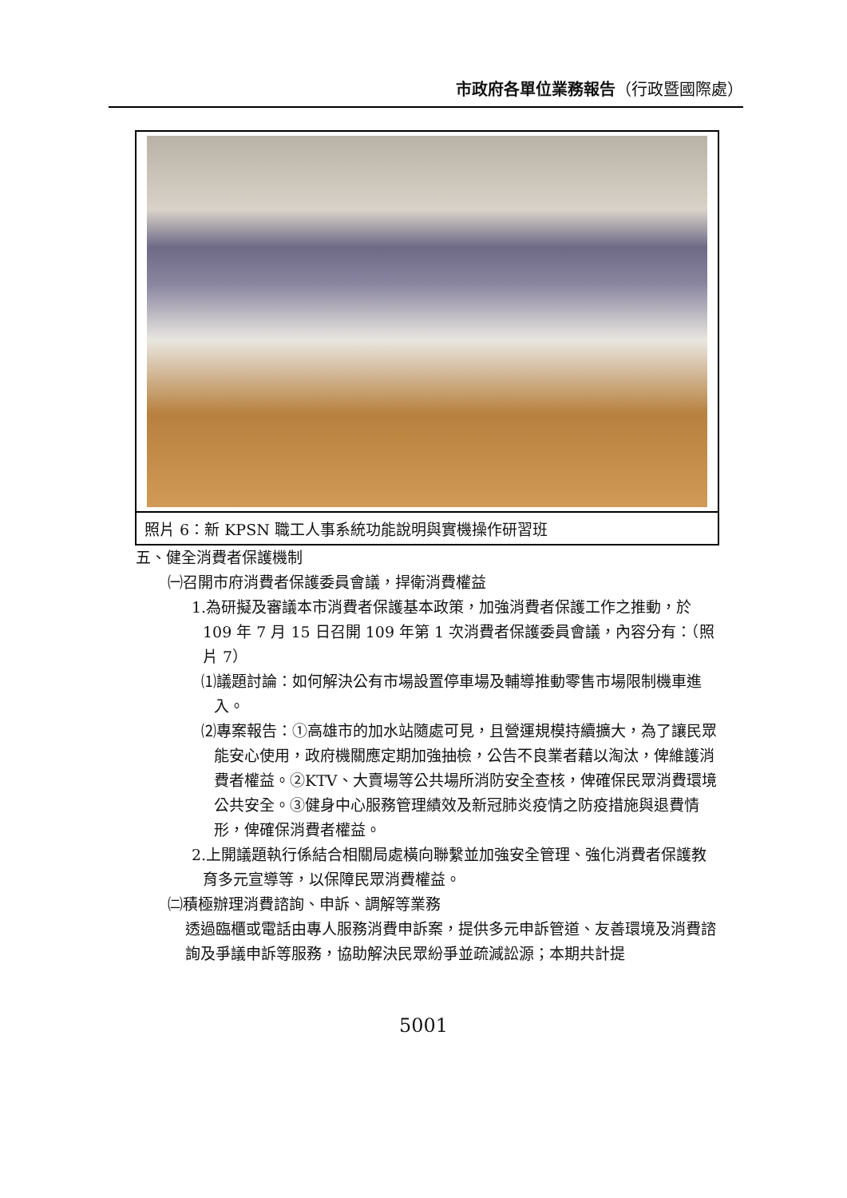市政府各單位業務報告（行政暨國際處）
照片 6：新 KPSN 職工人事系統功能說明與實機操作研習班
五、健全消費者保護機制
㈠召開市府消費者保護委員會議，捍衛消費權益
1.為研擬及審議本市消費者保護基本政策，加強消費者保護工作之推動，於 109 年 7 月 15 日召開 109 年第 1 次消費者保護委員會議，內容分有：（照片 7）
⑴議題討論：如何解決公有市場設置停車場及輔導推動零售市場限制機車進入。
⑵專案報告：①高雄市的加水站隨處可見，且營運規模持續擴大，為了讓民眾能安心使用，政府機關應定期加強抽檢，公告不良業者藉以淘汰，俾維護消費者權益。②KTV、大賣場等公共場所消防安全查核，俾確保民眾消費環境公共安全。③健身中心服務管理績效及新冠肺炎疫情之防疫措施與退費情形，俾確保消費者權益。
2.上開議題執行係結合相關局處橫向聯繫並加強安全管理、強化消費者保護教育多元宣導等，以保障民眾消費權益。
㈡積極辦理消費諮詢、申訴、調解等業務
透過臨櫃或電話由專人服務消費申訴案，提供多元申訴管道、友善環境及消費諮詢及爭議申訴等服務，協助解決民眾紛爭並疏減訟源；本期共計提
5001